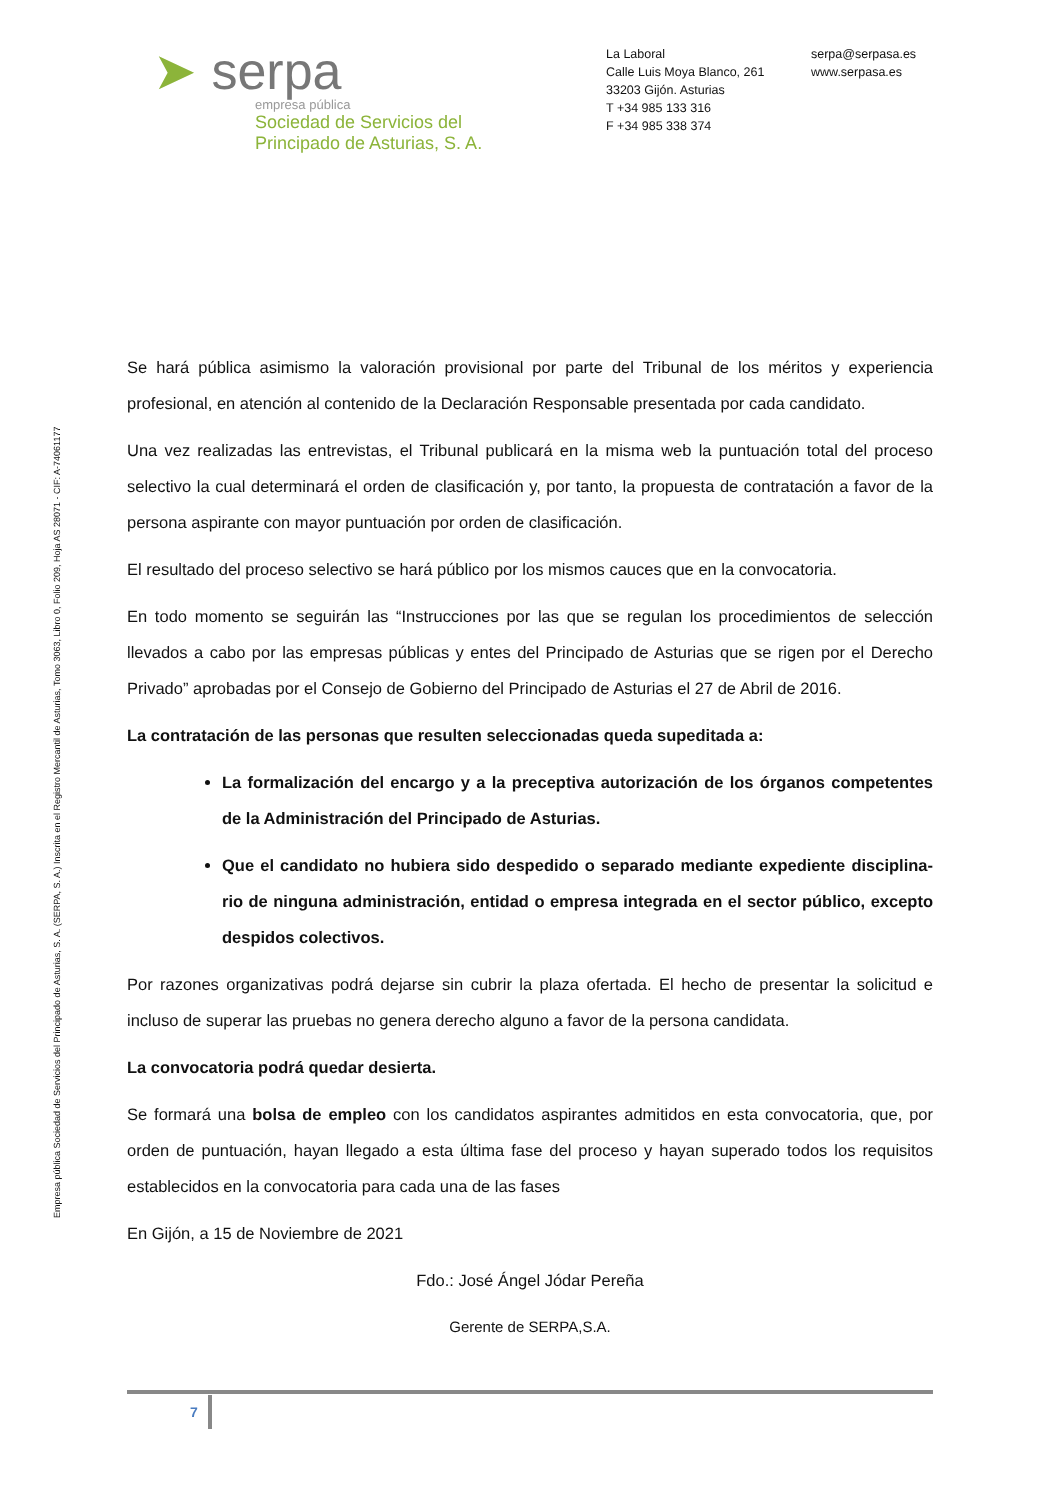➤ serpa
empresa pública
Sociedad de Servicios del
Principado de Asturias, S. A.
La Laboral
Calle Luis Moya Blanco, 261
33203 Gijón. Asturias
T +34 985 133 316
F +34 985 338 374
serpa@serpasa.es
www.serpasa.es
Empresa pública Sociedad de Servicios del Principado de Asturias, S. A. (SERPA, S. A.) Inscrita en el Registro Mercantil de Asturias, Tomo 3063, Libro 0, Folio 209, Hoja AS 28071 - CIF: A-74061177
Se hará pública asimismo la valoración provisional por parte del Tribunal de los méritos y experiencia profesional, en atención al contenido de la Declaración Responsable presentada por cada candidato.
Una vez realizadas las entrevistas, el Tribunal publicará en la misma web la puntuación total del proceso selectivo la cual determinará el orden de clasificación y, por tanto, la propuesta de contratación a favor de la persona aspirante con mayor puntuación por orden de clasificación.
El resultado del proceso selectivo se hará público por los mismos cauces que en la convocatoria.
En todo momento se seguirán las “Instrucciones por las que se regulan los procedimientos de selección llevados a cabo por las empresas públicas y entes del Principado de Asturias que se rigen por el Derecho Privado” aprobadas por el Consejo de Gobierno del Principado de Asturias el 27 de Abril de 2016.
La contratación de las personas que resulten seleccionadas queda supeditada a:
La formalización del encargo y a la preceptiva autorización de los órganos competentes de la Administración del Principado de Asturias.
Que el candidato no hubiera sido despedido o separado mediante expediente disciplina-rio de ninguna administración, entidad o empresa integrada en el sector público, excepto despidos colectivos.
Por razones organizativas podrá dejarse sin cubrir la plaza ofertada. El hecho de presentar la solicitud e incluso de superar las pruebas no genera derecho alguno a favor de la persona candidata.
La convocatoria podrá quedar desierta.
Se formará una bolsa de empleo con los candidatos aspirantes admitidos en esta convocatoria, que, por orden de puntuación, hayan llegado a esta última fase del proceso y hayan superado todos los requisitos establecidos en la convocatoria para cada una de las fases
En Gijón, a 15 de Noviembre de 2021
Fdo.: José Ángel Jódar Pereña
Gerente de SERPA,S.A.
7